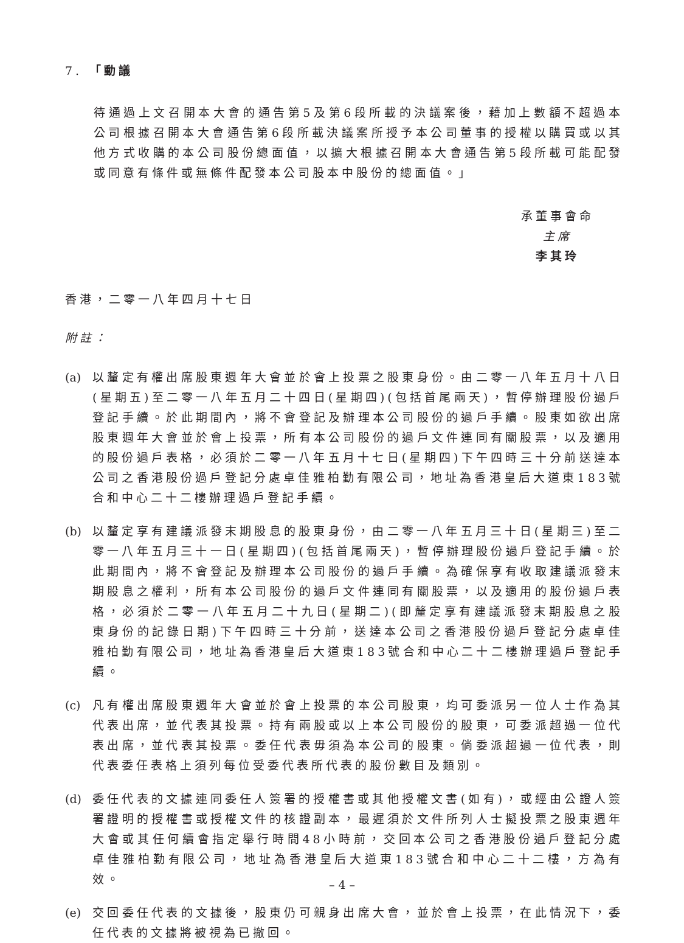7. 「動議
待通過上文召開本大會的通告第5及第6段所載的決議案後，藉加上數額不超過本公司根據召開本大會通告第6段所載決議案所授予本公司董事的授權以購買或以其他方式收購的本公司股份總面值，以擴大根據召開本大會通告第5段所載可能配發或同意有條件或無條件配發本公司股本中股份的總面值。」
承董事會命
主席
李其玲
香港，二零一八年四月十七日
附註：
(a) 以釐定有權出席股東週年大會並於會上投票之股東身份。由二零一八年五月十八日(星期五)至二零一八年五月二十四日(星期四)(包括首尾兩天)，暫停辦理股份過戶登記手續。於此期間內，將不會登記及辦理本公司股份的過戶手續。股東如欲出席股東週年大會並於會上投票，所有本公司股份的過戶文件連同有關股票，以及適用的股份過戶表格，必須於二零一八年五月十七日(星期四)下午四時三十分前送達本公司之香港股份過戶登記分處卓佳雅柏勤有限公司，地址為香港皇后大道東183號合和中心二十二樓辦理過戶登記手續。
(b) 以釐定享有建議派發末期股息的股東身份，由二零一八年五月三十日(星期三)至二零一八年五月三十一日(星期四)(包括首尾兩天)，暫停辦理股份過戶登記手續。於此期間內，將不會登記及辦理本公司股份的過戶手續。為確保享有收取建議派發末期股息之權利，所有本公司股份的過戶文件連同有關股票，以及適用的股份過戶表格，必須於二零一八年五月二十九日(星期二)(即釐定享有建議派發末期股息之股東身份的記錄日期)下午四時三十分前，送達本公司之香港股份過戶登記分處卓佳雅柏勤有限公司，地址為香港皇后大道東183號合和中心二十二樓辦理過戶登記手續。
(c) 凡有權出席股東週年大會並於會上投票的本公司股東，均可委派另一位人士作為其代表出席，並代表其投票。持有兩股或以上本公司股份的股東，可委派超過一位代表出席，並代表其投票。委任代表毋須為本公司的股東。倘委派超過一位代表，則代表委任表格上須列每位受委代表所代表的股份數目及類別。
(d) 委任代表的文據連同委任人簽署的授權書或其他授權文書(如有)，或經由公證人簽署證明的授權書或授權文件的核證副本，最遲須於文件所列人士擬投票之股東週年大會或其任何續會指定舉行時間48小時前，交回本公司之香港股份過戶登記分處卓佳雅柏勤有限公司，地址為香港皇后大道東183號合和中心二十二樓，方為有效。
(e) 交回委任代表的文據後，股東仍可親身出席大會，並於會上投票，在此情況下，委任代表的文據將被視為已撤回。
– 4 –